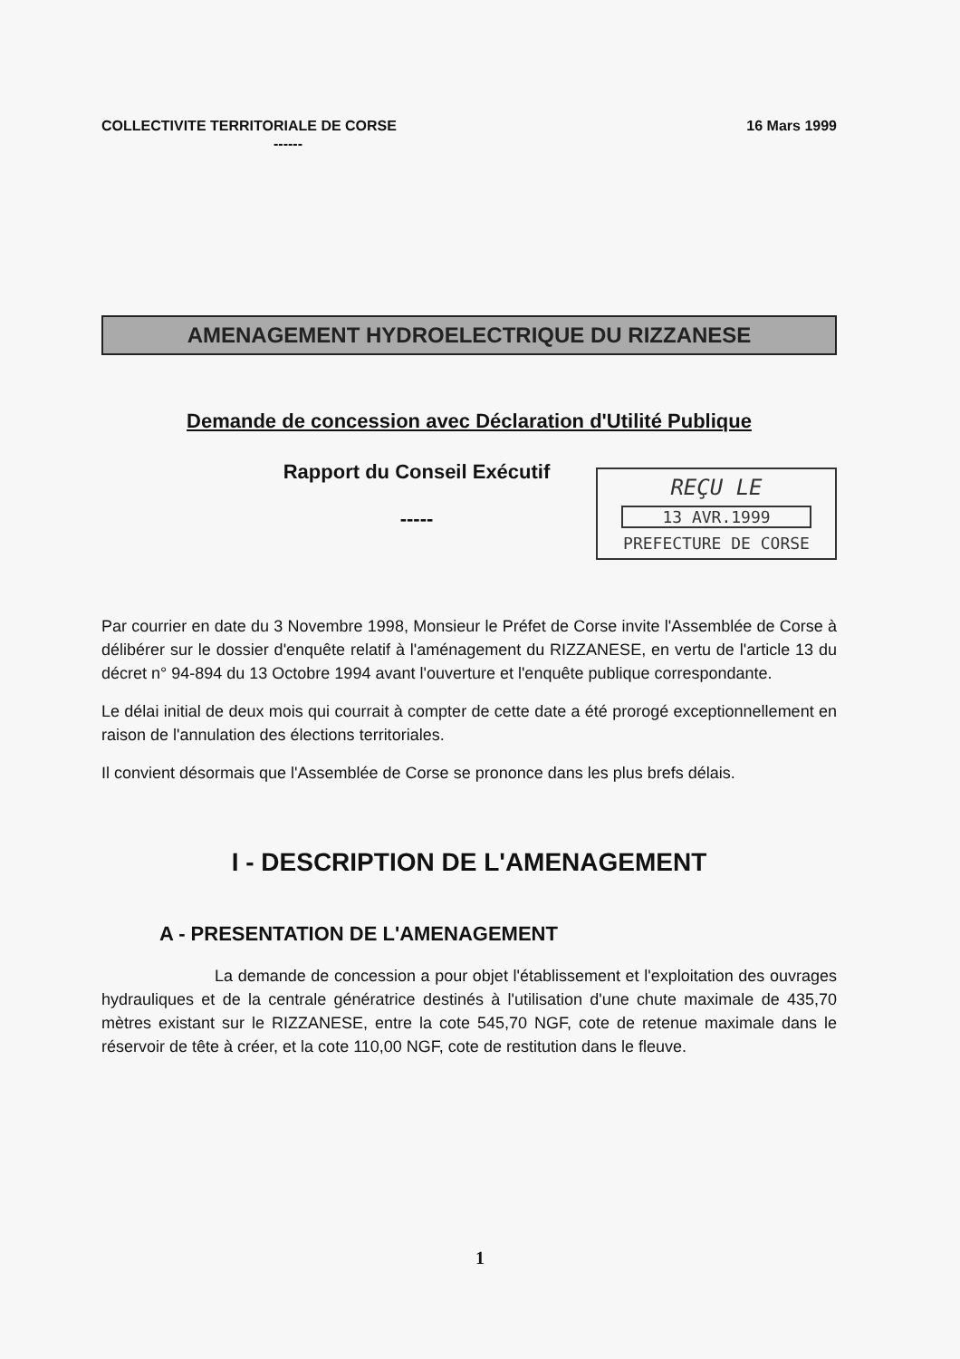COLLECTIVITE TERRITORIALE DE CORSE 16 Mars 1999
------
AMENAGEMENT HYDROELECTRIQUE DU RIZZANESE
Demande de concession avec Déclaration d'Utilité Publique
Rapport du Conseil Exécutif
-----
REÇU LE
13 AVR.1999
PREFECTURE DE CORSE
Par courrier en date du 3 Novembre 1998, Monsieur le Préfet de Corse invite l'Assemblée de Corse à délibérer sur le dossier d'enquête relatif à l'aménagement du RIZZANESE, en vertu de l'article 13 du décret n° 94-894 du 13 Octobre 1994 avant l'ouverture et l'enquête publique correspondante.
Le délai initial de deux mois qui courrait à compter de cette date a été prorogé exceptionnellement en raison de l'annulation des élections territoriales.
Il convient désormais que l'Assemblée de Corse se prononce dans les plus brefs délais.
I - DESCRIPTION DE L'AMENAGEMENT
A - PRESENTATION DE L'AMENAGEMENT
La demande de concession a pour objet l'établissement et l'exploitation des ouvrages hydrauliques et de la centrale génératrice destinés à l'utilisation d'une chute maximale de 435,70 mètres existant sur le RIZZANESE, entre la cote 545,70 NGF, cote de retenue maximale dans le réservoir de tête à créer, et la cote 110,00 NGF, cote de restitution dans le fleuve.
1